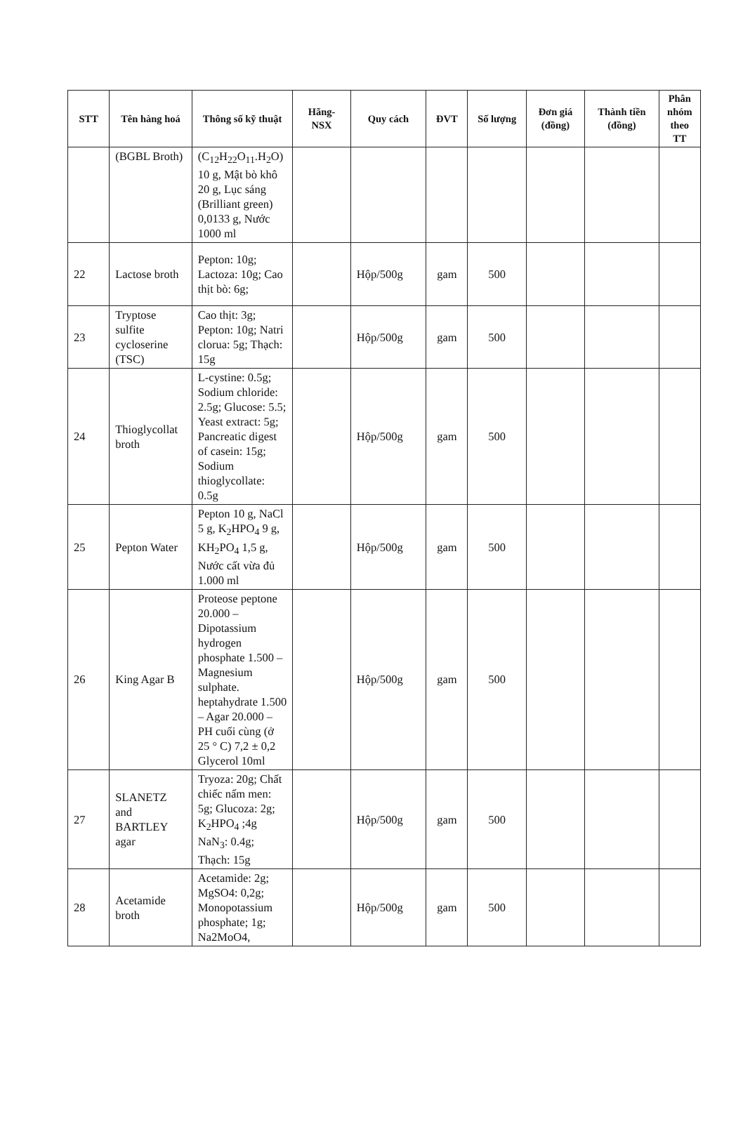| STT | Tên hàng hoá | Thông số kỹ thuật | Hãng-NSX | Quy cách | ĐVT | Số lượng | Đơn giá (đồng) | Thành tiền (đồng) | Phân nhóm theo TT |
| --- | --- | --- | --- | --- | --- | --- | --- | --- | --- |
| | (BGBL Broth) | (C<sub>12</sub>H<sub>22</sub>O<sub>11</sub>.H<sub>2</sub>O) 10 g, Mật bò khô 20 g, Lục sáng (Brilliant green) 0,0133 g, Nước 1000 ml | | | | | | | |
| 22 | Lactose broth | Pepton: 10g; Lactoza: 10g; Cao thịt bò: 6g; | | Hộp/500g | gam | 500 | | | |
| 23 | Tryptose sulfite cycloserine (TSC) | Cao thịt: 3g; Pepton: 10g; Natri clorua: 5g; Thạch: 15g | | Hộp/500g | gam | 500 | | | |
| 24 | Thioglycollat broth | L-cystine: 0.5g; Sodium chloride: 2.5g; Glucose: 5.5; Yeast extract: 5g; Pancreatic digest of casein: 15g; Sodium thioglycollate: 0.5g | | Hộp/500g | gam | 500 | | | |
| 25 | Pepton Water | Pepton 10 g, NaCl 5 g, K<sub>2</sub>HPO<sub>4</sub> 9 g, KH<sub>2</sub>PO<sub>4</sub> 1,5 g, Nước cất vừa đủ 1.000 ml | | Hộp/500g | gam | 500 | | | |
| 26 | King Agar B | Proteose peptone 20.000 – Dipotassium hydrogen phosphate 1.500 – Magnesium sulphate. heptahydrate 1.500 – Agar 20.000 – PH cuối cùng (ở 25 ° C) 7,2 ± 0,2 Glycerol 10ml | | Hộp/500g | gam | 500 | | | |
| 27 | SLANETZ and BARTLEY agar | Tryoza: 20g; Chất chiếc nấm men: 5g; Glucoza: 2g; K<sub>2</sub>HPO<sub>4</sub> ;4g NaN<sub>3</sub>: 0.4g; Thạch: 15g | | Hộp/500g | gam | 500 | | | |
| 28 | Acetamide broth | Acetamide: 2g; MgSO4: 0,2g; Monopotassium phosphate; 1g; Na2MoO4, | | Hộp/500g | gam | 500 | | | |